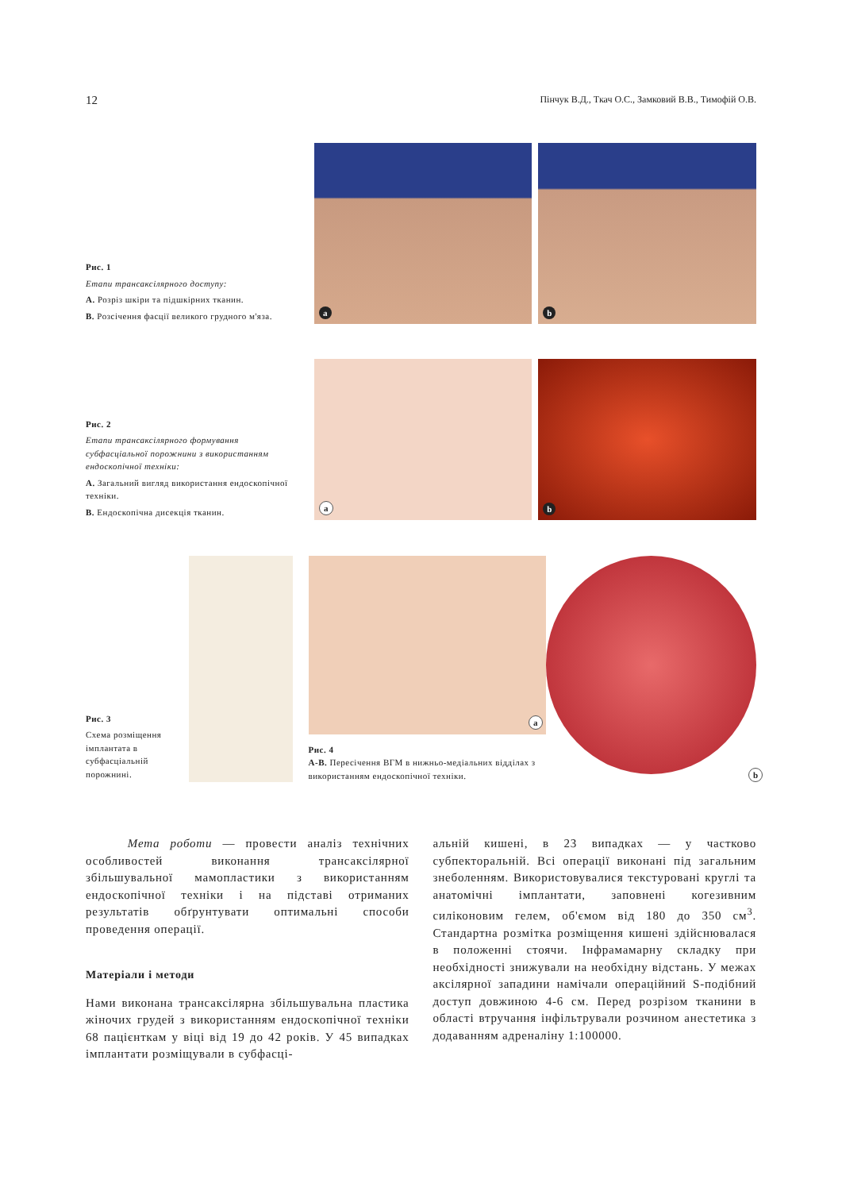12 Пінчук В.Д., Ткач О.С., Замковий В.В., Тимофій О.В.
Рис. 1
Етапи трансаксілярного доступу:
A. Розріз шкіри та підшкірних тканин.
B. Розсічення фасції великого грудного м'яза.
a
b
Рис. 2
Етапи трансаксілярного формування субфасціальної порожнини з використанням ендоскопічної техніки:
A. Загальний вигляд використання ендоскопічної техніки.
B. Ендоскопічна дисекція тканин.
a
b
Рис. 3
Схема розміщення імплантата в субфасціальній порожнині.
a
Рис. 4
A-B. Пересічення ВГМ в нижньо-медіальних відділах з використанням ендоскопічної техніки.
b
Мета роботи — провести аналіз технічних особливостей виконання трансаксілярної збільшувальної мамопластики з використанням ендоскопічної техніки і на підставі отриманих результатів обґрунтувати оптимальні способи проведення операції.
Матеріали і методи
Нами виконана трансаксілярна збільшувальна пластика жіночих грудей з використанням ендоскопічної техніки 68 пацієнткам у віці від 19 до 42 років. У 45 випадках імплантати розміщували в субфасці-
альній кишені, в 23 випадках — у частково субпекторальній. Всі операції виконані під загальним знеболенням. Використовувалися текстуровані круглі та анатомічні імплантати, заповнені когезивним силіконовим гелем, об'ємом від 180 до 350 см<sup>3</sup>. Стандартна розмітка розміщення кишені здійснювалася в положенні стоячи. Інфрамамарну складку при необхідності знижували на необхідну відстань. У межах аксілярної западини намічали операційний S-подібний доступ довжиною 4-6 см. Перед розрізом тканини в області втручання інфільтрували розчином анестетика з додаванням адреналіну 1:100000.